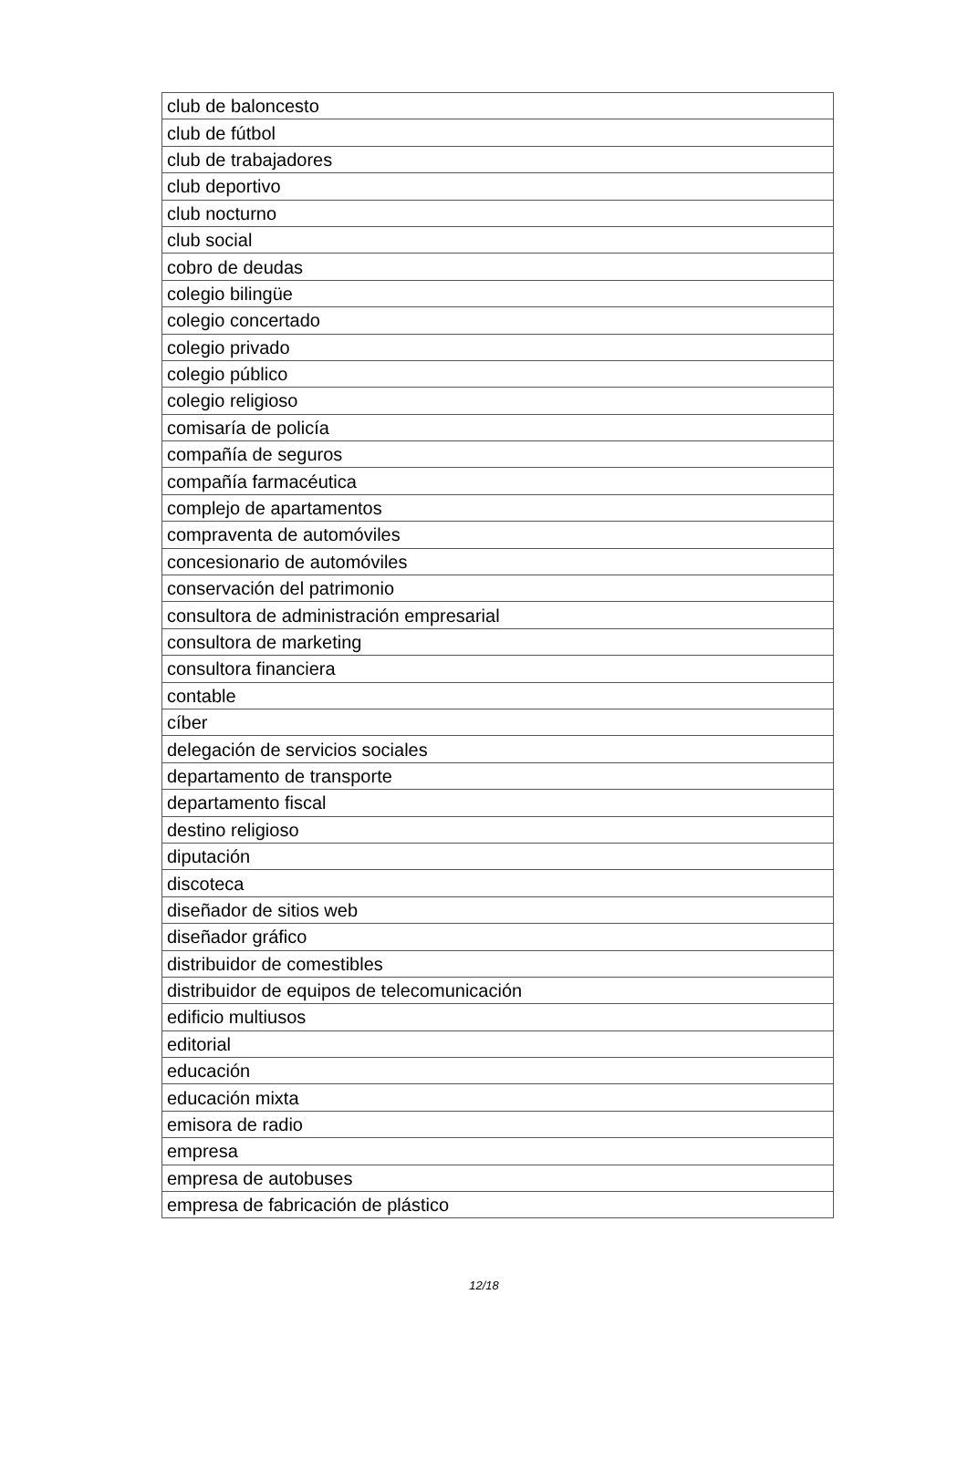| club de baloncesto |
| club de fútbol |
| club de trabajadores |
| club deportivo |
| club nocturno |
| club social |
| cobro de deudas |
| colegio bilingüe |
| colegio concertado |
| colegio privado |
| colegio público |
| colegio religioso |
| comisaría de policía |
| compañía de seguros |
| compañía farmacéutica |
| complejo de apartamentos |
| compraventa de automóviles |
| concesionario de automóviles |
| conservación del patrimonio |
| consultora de administración empresarial |
| consultora de marketing |
| consultora financiera |
| contable |
| cíber |
| delegación de servicios sociales |
| departamento de transporte |
| departamento fiscal |
| destino religioso |
| diputación |
| discoteca |
| diseñador de sitios web |
| diseñador gráfico |
| distribuidor de comestibles |
| distribuidor de equipos de telecomunicación |
| edificio multiusos |
| editorial |
| educación |
| educación mixta |
| emisora de radio |
| empresa |
| empresa de autobuses |
| empresa de fabricación de plástico |
12/18